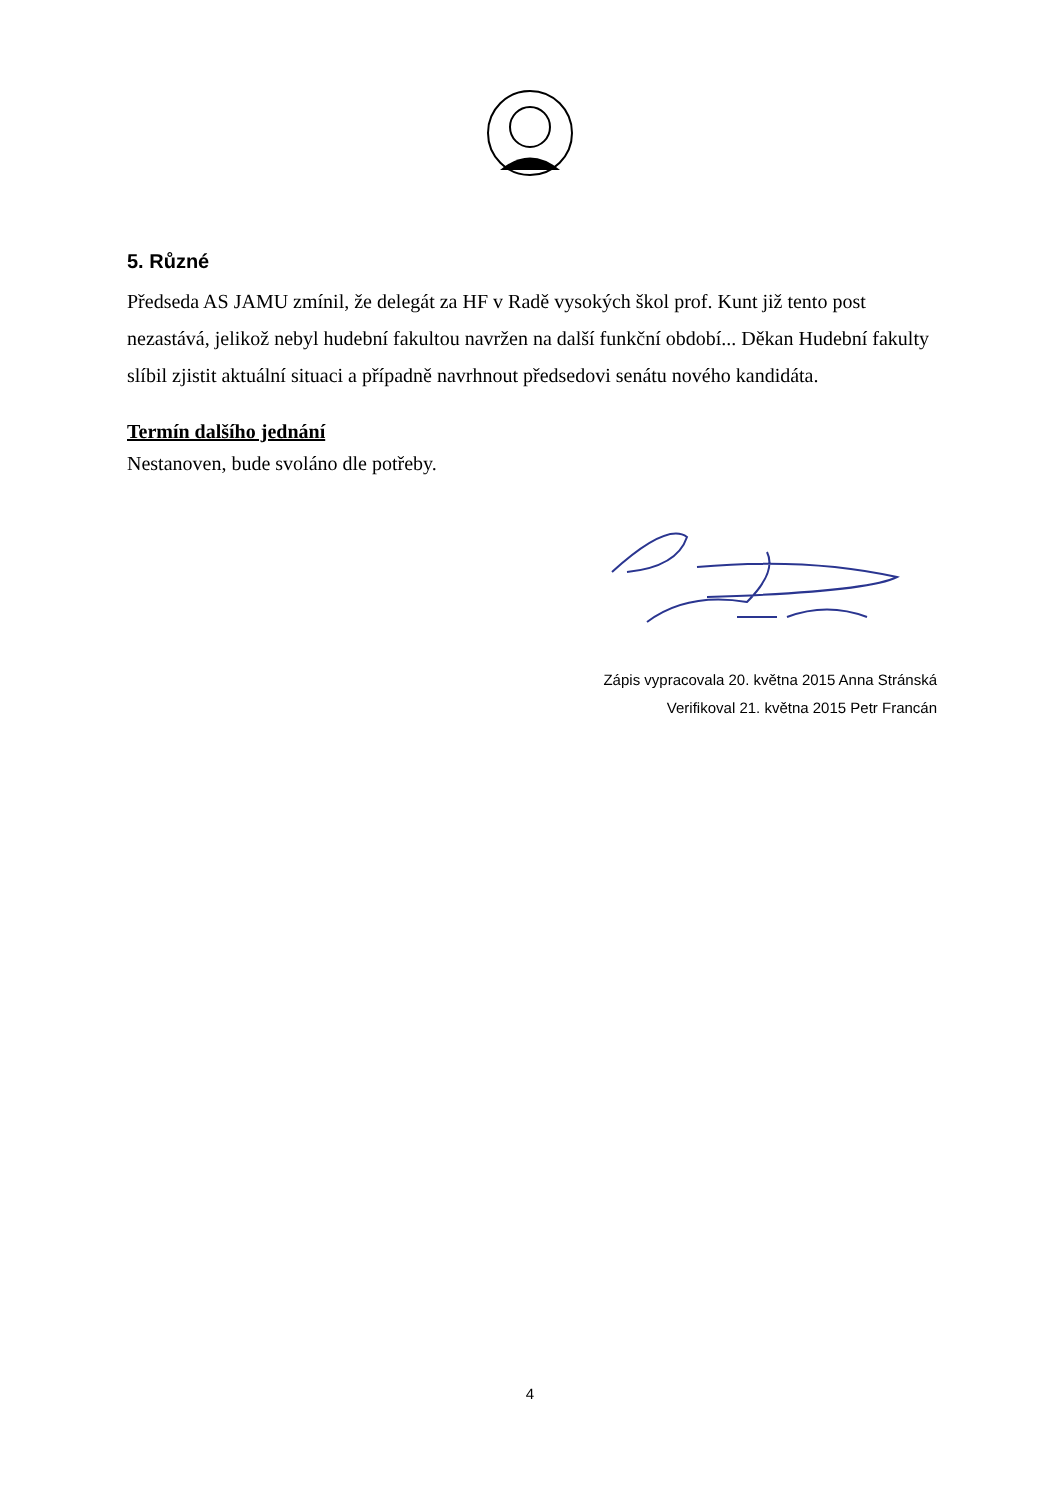5. Různé
Předseda AS JAMU zmínil, že delegát za HF v Radě vysokých škol prof. Kunt již tento post nezastává, jelikož nebyl hudební fakultou navržen na další funkční období... Děkan Hudební fakulty slíbil zjistit aktuální situaci a případně navrhnout předsedovi senátu nového kandidáta.
Termín dalšího jednání
Nestanoven, bude svoláno dle potřeby.
Zápis vypracovala 20. května 2015 Anna Stránská
Verifikoval 21. května 2015 Petr Francán
4